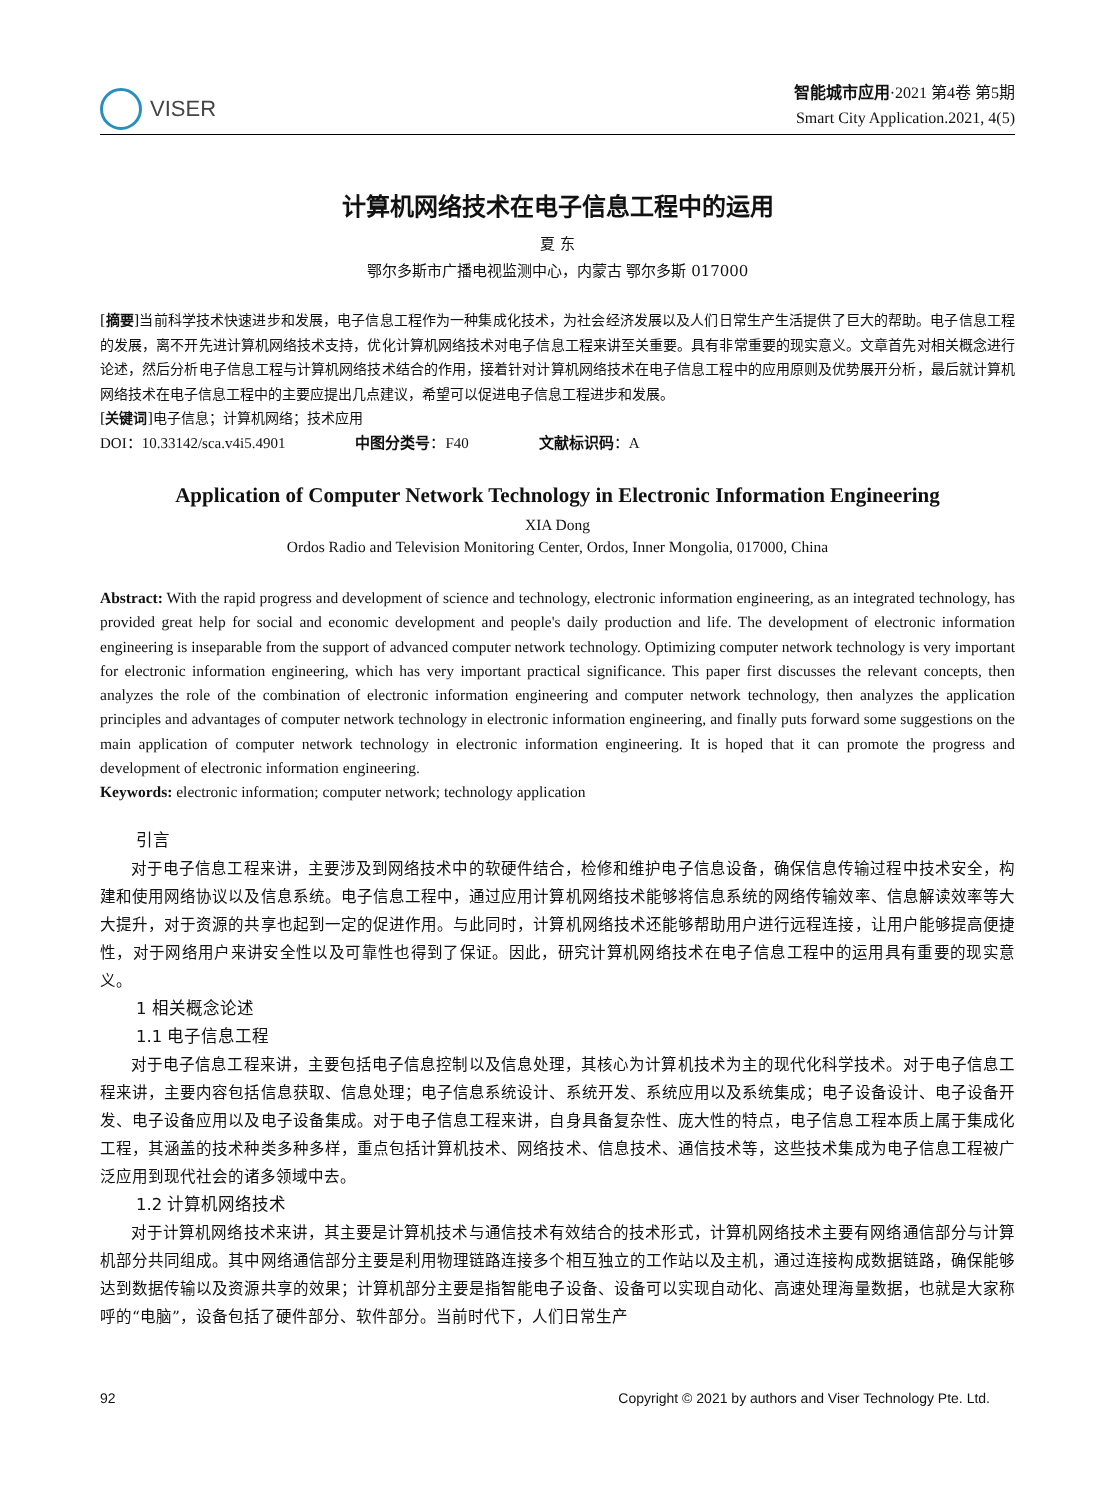VISER
智能城市应用·2021 第4卷 第5期
Smart City Application.2021, 4(5)
计算机网络技术在电子信息工程中的运用
夏 东
鄂尔多斯市广播电视监测中心，内蒙古 鄂尔多斯 017000
[摘要]当前科学技术快速进步和发展，电子信息工程作为一种集成化技术，为社会经济发展以及人们日常生产生活提供了巨大的帮助。电子信息工程的发展，离不开先进计算机网络技术支持，优化计算机网络技术对电子信息工程来讲至关重要。具有非常重要的现实意义。文章首先对相关概念进行论述，然后分析电子信息工程与计算机网络技术结合的作用，接着针对计算机网络技术在电子信息工程中的应用原则及优势展开分析，最后就计算机网络技术在电子信息工程中的主要应提出几点建议，希望可以促进电子信息工程进步和发展。
[关键词]电子信息；计算机网络；技术应用
DOI：10.33142/sca.v4i5.4901 中图分类号：F40 文献标识码：A
Application of Computer Network Technology in Electronic Information Engineering
XIA Dong
Ordos Radio and Television Monitoring Center, Ordos, Inner Mongolia, 017000, China
Abstract: With the rapid progress and development of science and technology, electronic information engineering, as an integrated technology, has provided great help for social and economic development and people's daily production and life. The development of electronic information engineering is inseparable from the support of advanced computer network technology. Optimizing computer network technology is very important for electronic information engineering, which has very important practical significance. This paper first discusses the relevant concepts, then analyzes the role of the combination of electronic information engineering and computer network technology, then analyzes the application principles and advantages of computer network technology in electronic information engineering, and finally puts forward some suggestions on the main application of computer network technology in electronic information engineering. It is hoped that it can promote the progress and development of electronic information engineering.
Keywords: electronic information; computer network; technology application
引言
对于电子信息工程来讲，主要涉及到网络技术中的软硬件结合，检修和维护电子信息设备，确保信息传输过程中技术安全，构建和使用网络协议以及信息系统。电子信息工程中，通过应用计算机网络技术能够将信息系统的网络传输效率、信息解读效率等大大提升，对于资源的共享也起到一定的促进作用。与此同时，计算机网络技术还能够帮助用户进行远程连接，让用户能够提高便捷性，对于网络用户来讲安全性以及可靠性也得到了保证。因此，研究计算机网络技术在电子信息工程中的运用具有重要的现实意义。
1 相关概念论述
1.1 电子信息工程
对于电子信息工程来讲，主要包括电子信息控制以及信息处理，其核心为计算机技术为主的现代化科学技术。对于电子信息工程来讲，主要内容包括信息获取、信息处理；电子信息系统设计、系统开发、系统应用以及系统集成；电子设备设计、电子设备开发、电子设备应用以及电子设备集成。对于电子信息工程来讲，自身具备复杂性、庞大性的特点，电子信息工程本质上属于集成化工程，其涵盖的技术种类多种多样，重点包括计算机技术、网络技术、信息技术、通信技术等，这些技术集成为电子信息工程被广泛应用到现代社会的诸多领域中去。
1.2 计算机网络技术
对于计算机网络技术来讲，其主要是计算机技术与通信技术有效结合的技术形式，计算机网络技术主要有网络通信部分与计算机部分共同组成。其中网络通信部分主要是利用物理链路连接多个相互独立的工作站以及主机，通过连接构成数据链路，确保能够达到数据传输以及资源共享的效果；计算机部分主要是指智能电子设备、设备可以实现自动化、高速处理海量数据，也就是大家称呼的“电脑”，设备包括了硬件部分、软件部分。当前时代下，人们日常生产
92 Copyright © 2021 by authors and Viser Technology Pte. Ltd.